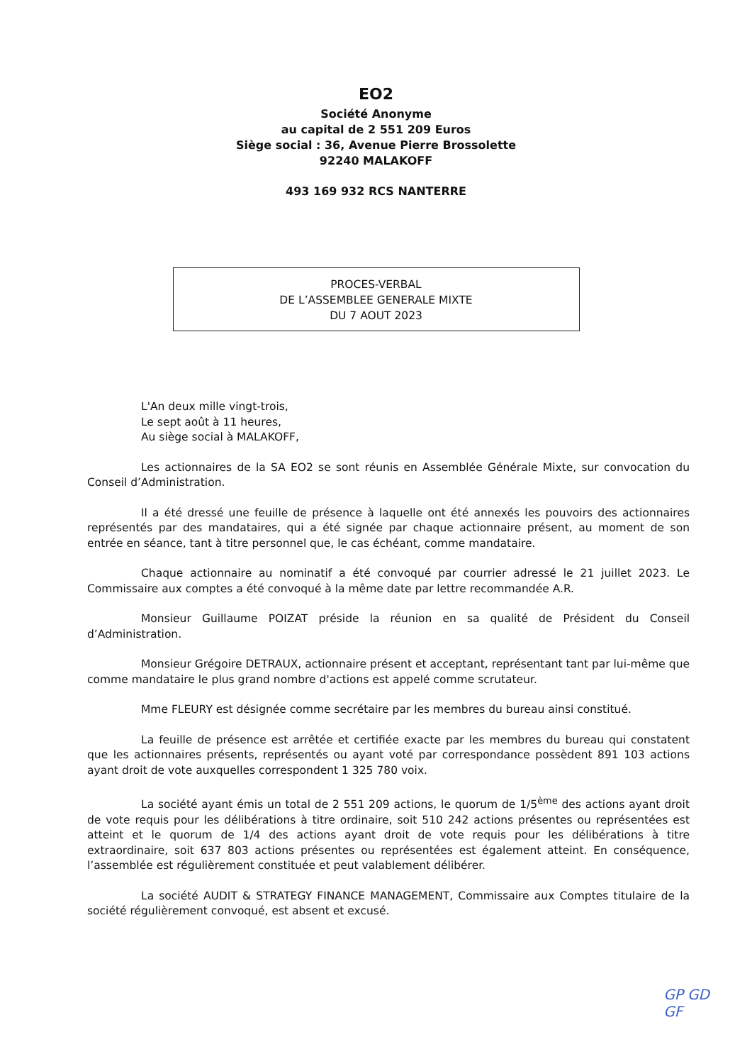EO2
Société Anonyme
au capital de 2 551 209 Euros
Siège social : 36, Avenue Pierre Brossolette
92240 MALAKOFF
493 169 932 RCS NANTERRE
PROCES-VERBAL
DE L’ASSEMBLEE GENERALE MIXTE
DU 7 AOUT 2023
L'An deux mille vingt-trois,
Le sept août à 11 heures,
Au siège social à MALAKOFF,
Les actionnaires de la SA EO2 se sont réunis en Assemblée Générale Mixte, sur convocation du Conseil d’Administration.
Il a été dressé une feuille de présence à laquelle ont été annexés les pouvoirs des actionnaires représentés par des mandataires, qui a été signée par chaque actionnaire présent, au moment de son entrée en séance, tant à titre personnel que, le cas échéant, comme mandataire.
Chaque actionnaire au nominatif a été convoqué par courrier adressé le 21 juillet 2023. Le Commissaire aux comptes a été convoqué à la même date par lettre recommandée A.R.
Monsieur Guillaume POIZAT préside la réunion en sa qualité de Président du Conseil d’Administration.
Monsieur Grégoire DETRAUX, actionnaire présent et acceptant, représentant tant par lui-même que comme mandataire le plus grand nombre d'actions est appelé comme scrutateur.
Mme FLEURY est désignée comme secrétaire par les membres du bureau ainsi constitué.
La feuille de présence est arrêtée et certifiée exacte par les membres du bureau qui constatent que les actionnaires présents, représentés ou ayant voté par correspondance possèdent 891 103 actions ayant droit de vote auxquelles correspondent 1 325 780 voix.
La société ayant émis un total de 2 551 209 actions, le quorum de 1/5<sup>ème</sup> des actions ayant droit de vote requis pour les délibérations à titre ordinaire, soit 510 242 actions présentes ou représentées est atteint et le quorum de 1/4 des actions ayant droit de vote requis pour les délibérations à titre extraordinaire, soit 637 803 actions présentes ou représentées est également atteint. En conséquence, l’assemblée est régulièrement constituée et peut valablement délibérer.
La société AUDIT & STRATEGY FINANCE MANAGEMENT, Commissaire aux Comptes titulaire de la société régulièrement convoqué, est absent et excusé.
GP GD
GF